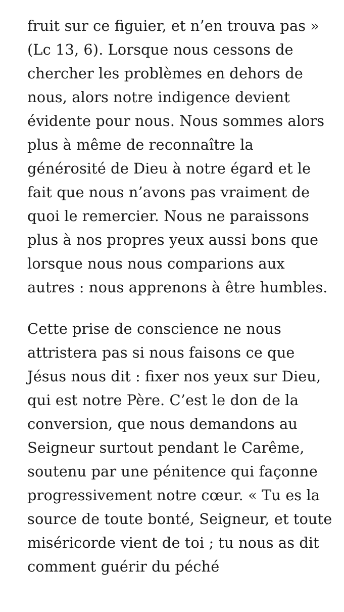fruit sur ce figuier, et n’en trouva pas » (Lc 13, 6). Lorsque nous cessons de chercher les problèmes en dehors de nous, alors notre indigence devient évidente pour nous. Nous sommes alors plus à même de reconnaître la générosité de Dieu à notre égard et le fait que nous n’avons pas vraiment de quoi le remercier. Nous ne paraissons plus à nos propres yeux aussi bons que lorsque nous nous comparions aux autres : nous apprenons à être humbles.
Cette prise de conscience ne nous attristera pas si nous faisons ce que Jésus nous dit : fixer nos yeux sur Dieu, qui est notre Père. C’est le don de la conversion, que nous demandons au Seigneur surtout pendant le Carême, soutenu par une pénitence qui façonne progressivement notre cœur. « Tu es la source de toute bonté, Seigneur, et toute miséricorde vient de toi ; tu nous as dit comment guérir du péché